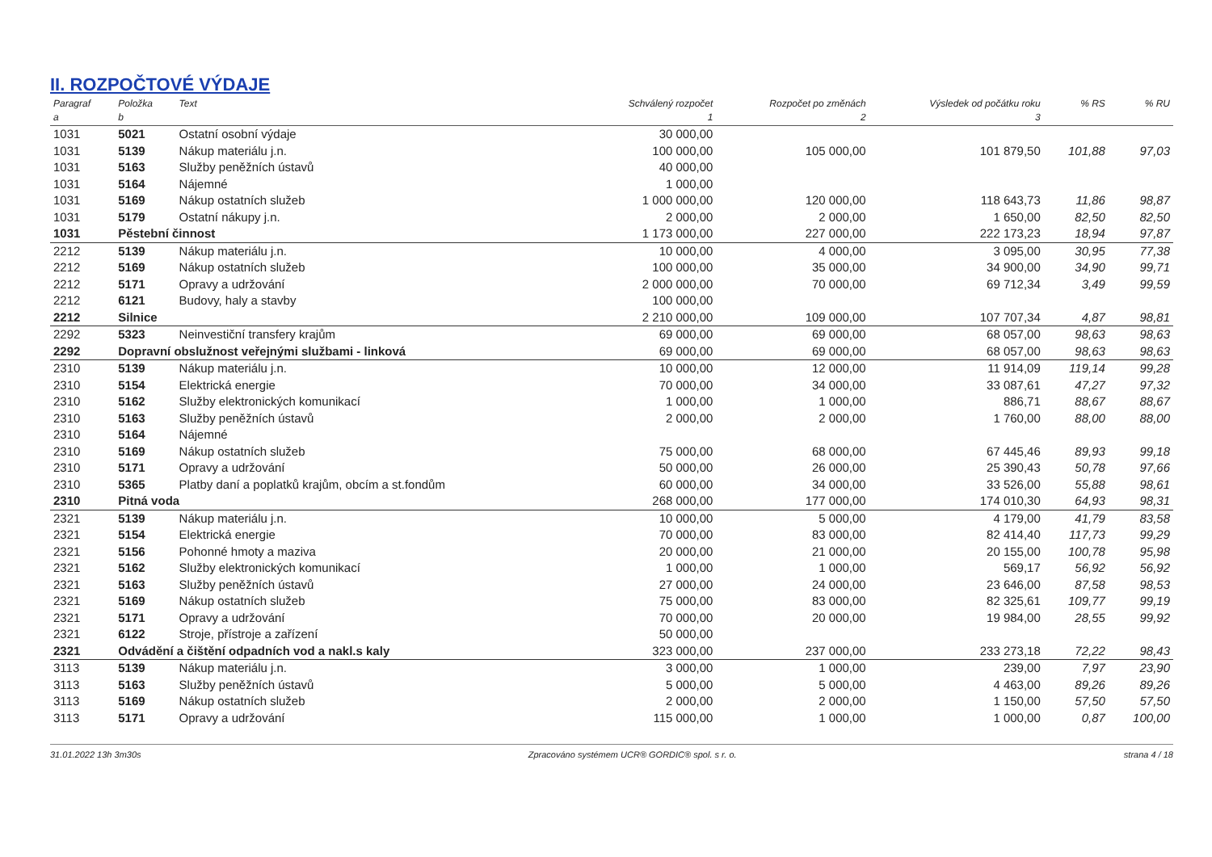II. ROZPOČTOVÉ VÝDAJE
| Paragraf a | Položka b | Text | Schválený rozpočet 1 | Rozpočet po změnách 2 | Výsledek od počátku roku 3 | % RS | % RU |
| --- | --- | --- | --- | --- | --- | --- | --- |
| 1031 | 5021 | Ostatní osobní výdaje | 30 000,00 | | | | |
| 1031 | 5139 | Nákup materiálu j.n. | 100 000,00 | 105 000,00 | 101 879,50 | 101,88 | 97,03 |
| 1031 | 5163 | Služby peněžních ústavů | 40 000,00 | | | | |
| 1031 | 5164 | Nájemné | 1 000,00 | | | | |
| 1031 | 5169 | Nákup ostatních služeb | 1 000 000,00 | 120 000,00 | 118 643,73 | 11,86 | 98,87 |
| 1031 | 5179 | Ostatní nákupy j.n. | 2 000,00 | 2 000,00 | 1 650,00 | 82,50 | 82,50 |
| 1031 | Pěstební činnost | | 1 173 000,00 | 227 000,00 | 222 173,23 | 18,94 | 97,87 |
| 2212 | 5139 | Nákup materiálu j.n. | 10 000,00 | 4 000,00 | 3 095,00 | 30,95 | 77,38 |
| 2212 | 5169 | Nákup ostatních služeb | 100 000,00 | 35 000,00 | 34 900,00 | 34,90 | 99,71 |
| 2212 | 5171 | Opravy a udržování | 2 000 000,00 | 70 000,00 | 69 712,34 | 3,49 | 99,59 |
| 2212 | 6121 | Budovy, haly a stavby | 100 000,00 | | | | |
| 2212 | Silnice | | 2 210 000,00 | 109 000,00 | 107 707,34 | 4,87 | 98,81 |
| 2292 | 5323 | Neinvestiční transfery krajům | 69 000,00 | 69 000,00 | 68 057,00 | 98,63 | 98,63 |
| 2292 | Dopravní obslužnost veřejnými službami - linková | | 69 000,00 | 69 000,00 | 68 057,00 | 98,63 | 98,63 |
| 2310 | 5139 | Nákup materiálu j.n. | 10 000,00 | 12 000,00 | 11 914,09 | 119,14 | 99,28 |
| 2310 | 5154 | Elektrická energie | 70 000,00 | 34 000,00 | 33 087,61 | 47,27 | 97,32 |
| 2310 | 5162 | Služby elektronických komunikací | 1 000,00 | 1 000,00 | 886,71 | 88,67 | 88,67 |
| 2310 | 5163 | Služby peněžních ústavů | 2 000,00 | 2 000,00 | 1 760,00 | 88,00 | 88,00 |
| 2310 | 5164 | Nájemné | | | | | |
| 2310 | 5169 | Nákup ostatních služeb | 75 000,00 | 68 000,00 | 67 445,46 | 89,93 | 99,18 |
| 2310 | 5171 | Opravy a udržování | 50 000,00 | 26 000,00 | 25 390,43 | 50,78 | 97,66 |
| 2310 | 5365 | Platby daní a poplatků krajům, obcím a st.fondům | 60 000,00 | 34 000,00 | 33 526,00 | 55,88 | 98,61 |
| 2310 | Pitná voda | | 268 000,00 | 177 000,00 | 174 010,30 | 64,93 | 98,31 |
| 2321 | 5139 | Nákup materiálu j.n. | 10 000,00 | 5 000,00 | 4 179,00 | 41,79 | 83,58 |
| 2321 | 5154 | Elektrická energie | 70 000,00 | 83 000,00 | 82 414,40 | 117,73 | 99,29 |
| 2321 | 5156 | Pohonné hmoty a maziva | 20 000,00 | 21 000,00 | 20 155,00 | 100,78 | 95,98 |
| 2321 | 5162 | Služby elektronických komunikací | 1 000,00 | 1 000,00 | 569,17 | 56,92 | 56,92 |
| 2321 | 5163 | Služby peněžních ústavů | 27 000,00 | 24 000,00 | 23 646,00 | 87,58 | 98,53 |
| 2321 | 5169 | Nákup ostatních služeb | 75 000,00 | 83 000,00 | 82 325,61 | 109,77 | 99,19 |
| 2321 | 5171 | Opravy a udržování | 70 000,00 | 20 000,00 | 19 984,00 | 28,55 | 99,92 |
| 2321 | 6122 | Stroje, přístroje a zařízení | 50 000,00 | | | | |
| 2321 | Odvádění a čištění odpadních vod a nakl.s kaly | | 323 000,00 | 237 000,00 | 233 273,18 | 72,22 | 98,43 |
| 3113 | 5139 | Nákup materiálu j.n. | 3 000,00 | 1 000,00 | 239,00 | 7,97 | 23,90 |
| 3113 | 5163 | Služby peněžních ústavů | 5 000,00 | 5 000,00 | 4 463,00 | 89,26 | 89,26 |
| 3113 | 5169 | Nákup ostatních služeb | 2 000,00 | 2 000,00 | 1 150,00 | 57,50 | 57,50 |
| 3113 | 5171 | Opravy a udržování | 115 000,00 | 1 000,00 | 1 000,00 | 0,87 | 100,00 |
31.01.2022 13h 3m30s Zpracováno systémem UCR® GORDIC® spol. s r. o. strana 4 / 18